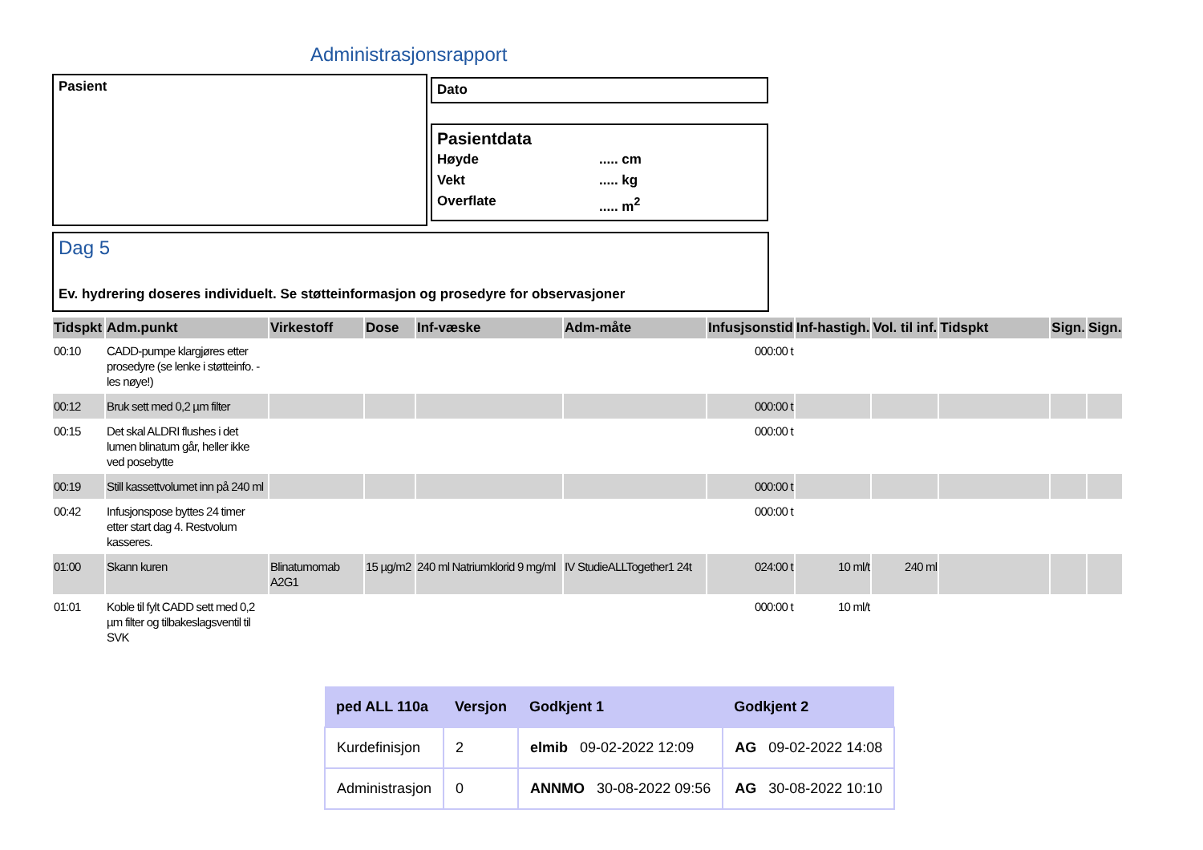Administrasjonsrapport
Pasient Dato
Pasientdata
Høyde..... cm
Vekt..... kg
Overflate..... m<sup>2</sup>
Dag 5
Ev. hydrering doseres individuelt. Se støtteinformasjon og prosedyre for observasjoner
| Tidspkt | Adm.punkt | Virkestoff | Dose | Inf-væske | Adm-måte | Infusjsonstid | Inf-hastigh. | Vol. til inf. | Tidspkt | Sign. | Sign. |
| --- | --- | --- | --- | --- | --- | --- | --- | --- | --- | --- | --- |
| 00:10 | CADD-pumpe klargjøres etter prosedyre (se lenke i støtteinfo. - les nøye!) | | | | | 000:00 t | | | | | |
| 00:12 | Bruk sett med 0,2 µm filter | | | | | 000:00 t | | | | | |
| 00:15 | Det skal ALDRI flushes i det lumen blinatum går, heller ikke ved posebytte | | | | | 000:00 t | | | | | |
| 00:19 | Still kassettvolumet inn på 240 ml | | | | | 000:00 t | | | | | |
| 00:42 | Infusjonspose byttes 24 timer etter start dag 4. Restvolum kasseres. | | | | | 000:00 t | | | | | |
| 01:00 | Skann kuren | Blinatumomab A2G1 | 15 µg/m2 | 240 ml Natriumklorid 9 mg/ml | IV StudieALLTogether1 24t | 024:00 t | 10 ml/t | 240 ml | | | |
| 01:01 | Koble til fylt CADD sett med 0,2 µm filter og tilbakeslagsventil til SVK | | | | | 000:00 t | 10 ml/t | | | | |
| ped ALL 110a | Versjon | Godkjent 1 | Godkjent 2 |
| --- | --- | --- | --- |
| Kurdefinisjon | 2 | elmib 09-02-2022 12:09 | AG 09-02-2022 14:08 |
| Administrasjon | 0 | ANNMO 30-08-2022 09:56 | AG 30-08-2022 10:10 |